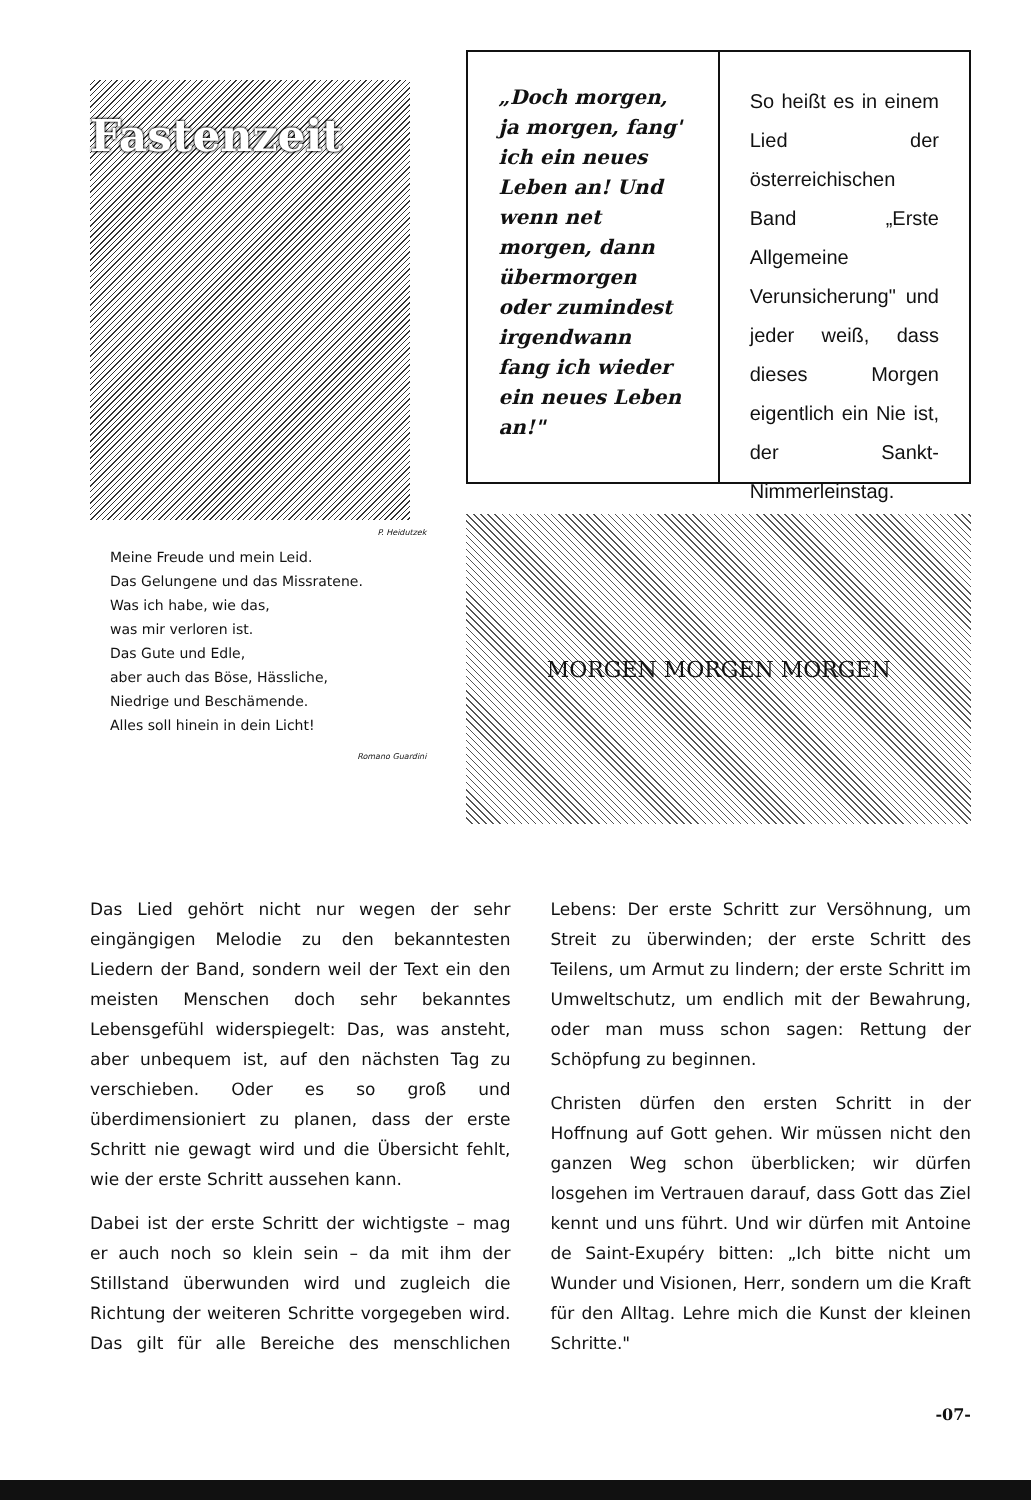Fastenzeit
P. Heidutzek
Meine Freude und mein Leid.
Das Gelungene und das Missratene.
Was ich habe, wie das,
was mir verloren ist.
Das Gute und Edle,
aber auch das Böse, Hässliche,
Niedrige und Beschämende.
Alles soll hinein in dein Licht!
Romano Guardini
„Doch morgen, ja morgen, fang' ich ein neues Leben an! Und wenn net morgen, dann übermorgen oder zumindest irgendwann fang ich wieder ein neues Leben an!"
So heißt es in einem Lied der österreichischen Band „Erste Allgemeine Verunsicherung" und jeder weiß, dass dieses Morgen eigentlich ein Nie ist, der Sankt-Nimmerleinstag.
MORGEN MORGEN MORGEN
Das Lied gehört nicht nur wegen der sehr eingängigen Melodie zu den bekanntesten Liedern der Band, sondern weil der Text ein den meisten Menschen doch sehr bekanntes Lebensgefühl widerspiegelt: Das, was ansteht, aber unbequem ist, auf den nächsten Tag zu verschieben. Oder es so groß und überdimensioniert zu planen, dass der erste Schritt nie gewagt wird und die Übersicht fehlt, wie der erste Schritt aussehen kann.
Dabei ist der erste Schritt der wichtigste – mag er auch noch so klein sein – da mit ihm der Stillstand überwunden wird und zugleich die Richtung der weiteren Schritte vorgegeben wird. Das gilt für alle Bereiche des menschlichen Lebens: Der erste Schritt zur Versöhnung, um Streit zu überwinden; der erste Schritt des Teilens, um Armut zu lindern; der erste Schritt im Umweltschutz, um endlich mit der Bewahrung, oder man muss schon sagen: Rettung der Schöpfung zu beginnen.
Christen dürfen den ersten Schritt in der Hoffnung auf Gott gehen. Wir müssen nicht den ganzen Weg schon überblicken; wir dürfen losgehen im Vertrauen darauf, dass Gott das Ziel kennt und uns führt. Und wir dürfen mit Antoine de Saint-Exupéry bitten: „Ich bitte nicht um Wunder und Visionen, Herr, sondern um die Kraft für den Alltag. Lehre mich die Kunst der kleinen Schritte."
-07-